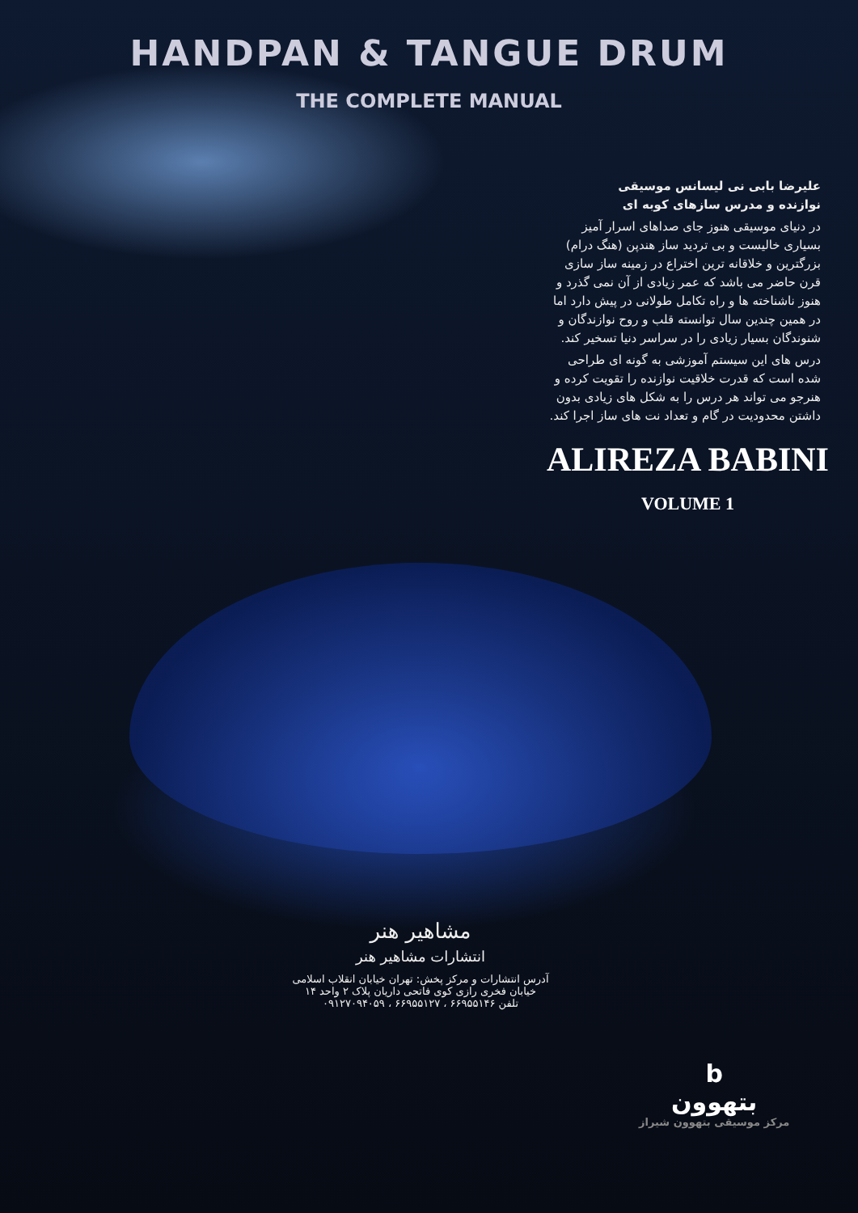HANDPAN & TANGUE DRUM
THE COMPLETE MANUAL
علیرضا بابی نی لیسانس موسیقی
نوازنده و مدرس سازهای کوبه ای
در دنیای موسیقی هنوز جای صداهای اسرار آمیز بسیاری خالیست و بی تردید ساز هندپن (هنگ درام) بزرگترین و خلاقانه ترین اختراع در زمینه ساز سازی قرن حاضر می باشد که عمر زیادی از آن نمی گذرد و هنوز ناشناخته ها و راه تکامل طولانی در پیش دارد اما در همین چندین سال توانسته قلب و روح نوازندگان و شنوندگان بسیار زیادی را در سراسر دنیا تسخیر کند.
درس های این سیستم آموزشی به گونه ای طراحی شده است که قدرت خلاقیت نوازنده را تقویت کرده و هنرجو می تواند هر درس را به شکل های زیادی بدون داشتن محدودیت در گام و تعداد نت های ساز اجرا کند.
ALIREZA BABINI
VOLUME 1
مشاهیر هنر
انتشارات مشاهیر هنر
آدرس انتشارات و مرکز پخش: تهران خیابان انقلاب اسلامی
خیابان فخری رازی کوی فاتحی داریان پلاک ۲ واحد ۱۴
تلفن ۶۶۹۵۵۱۴۶ ، ۶۶۹۵۵۱۲۷ ، ۰۹۱۲۷۰۹۴۰۵۹
b
بتهوون
مرکز موسیقی بتهوون شیراز